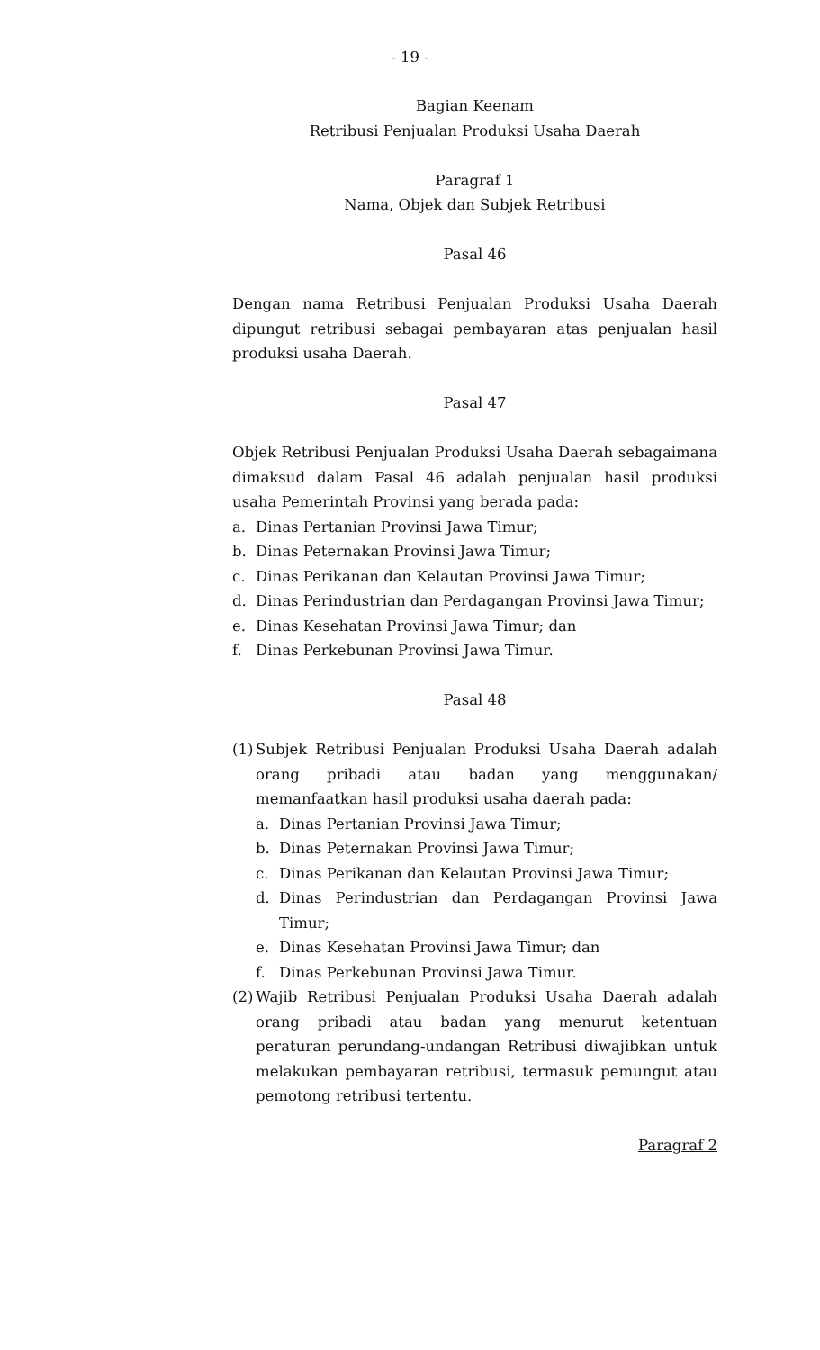- 19 -
Bagian Keenam
Retribusi Penjualan Produksi Usaha Daerah
Paragraf 1
Nama, Objek dan Subjek Retribusi
Pasal 46
Dengan nama Retribusi Penjualan Produksi Usaha Daerah dipungut retribusi sebagai pembayaran atas penjualan hasil produksi usaha Daerah.
Pasal 47
Objek Retribusi Penjualan Produksi Usaha Daerah sebagaimana dimaksud dalam Pasal 46 adalah penjualan hasil produksi usaha Pemerintah Provinsi yang berada pada:
a. Dinas Pertanian Provinsi Jawa Timur;
b. Dinas Peternakan Provinsi Jawa Timur;
c. Dinas Perikanan dan Kelautan Provinsi Jawa Timur;
d. Dinas Perindustrian dan Perdagangan Provinsi Jawa Timur;
e. Dinas Kesehatan Provinsi Jawa Timur; dan
f. Dinas Perkebunan Provinsi Jawa Timur.
Pasal 48
(1) Subjek Retribusi Penjualan Produksi Usaha Daerah adalah orang pribadi atau badan yang menggunakan/ memanfaatkan hasil produksi usaha daerah pada:
a. Dinas Pertanian Provinsi Jawa Timur;
b. Dinas Peternakan Provinsi Jawa Timur;
c. Dinas Perikanan dan Kelautan Provinsi Jawa Timur;
d. Dinas Perindustrian dan Perdagangan Provinsi Jawa Timur;
e. Dinas Kesehatan Provinsi Jawa Timur; dan
f. Dinas Perkebunan Provinsi Jawa Timur.
(2) Wajib Retribusi Penjualan Produksi Usaha Daerah adalah orang pribadi atau badan yang menurut ketentuan peraturan perundang-undangan Retribusi diwajibkan untuk melakukan pembayaran retribusi, termasuk pemungut atau pemotong retribusi tertentu.
Paragraf 2